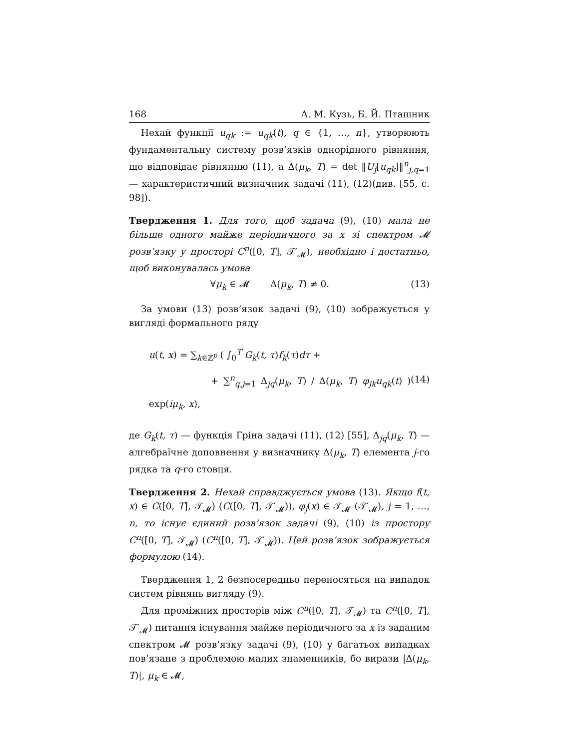168 А. М. Кузь, Б. Й. Пташник
Нехай функції u<sub>qk</sub> := u<sub>qk</sub>(t), q ∈ {1, …, n}, утворюють фундаментальну систему розв’язків однорідного рівняння, що відповідає рівнянню (11), а Δ(μ<sub>k</sub>, T) = det ‖U<sub>j</sub>[u<sub>qk</sub>]‖<sup>n</sup><sub>j,q=1</sub> — характеристичний визначник задачі (11), (12)(див. [55, с. 98]).
Твердження 1. Для того, щоб задача (9), (10) мала не більше одного майже періодичного за x зі спектром 𝓜 розв’язку у просторі C<sup>n</sup>([0, T], 𝒯′<sub>𝓜</sub>), необхідно і достатньо, щоб виконувалась умова
∀μ<sub>k</sub> ∈ 𝓜 Δ(μ<sub>k</sub>, T) ≠ 0. (13)
За умови (13) розв’язок задачі (9), (10) зображується у вигляді формального ряду
u(t, x) = ∑<sub>k∈ℤ<sup>p</sup></sub> ( ∫<sub>0</sub><sup>T</sup> G<sub>k</sub>(t, τ)f<sub>k</sub>(τ)dτ +
+ ∑<sup>n</sup><sub>q,j=1</sub> Δ<sub>jq</sub>(μ<sub>k</sub>, T) / Δ(μ<sub>k</sub>, T) φ<sub>jk</sub>u<sub>qk</sub>(t) ) exp(iμ<sub>k</sub>, x),
(14)
де G<sub>k</sub>(t, τ) — функція Гріна задачі (11), (12) [55], Δ<sub>jq</sub>(μ<sub>k</sub>, T) — алгебраїчне доповнення у визначнику Δ(μ<sub>k</sub>, T) елемента j-го рядка та q-го стовця.
Твердження 2. Нехай справджується умова (13). Якщо f(t, x) ∈ C([0, T], 𝒯<sub>𝓜</sub>) (C([0, T], 𝒯′<sub>𝓜</sub>)), φ<sub>j</sub>(x) ∈ 𝒯<sub>𝓜</sub> (𝒯′<sub>𝓜</sub>), j = 1, …, n, то існує єдиний розв’язок задачі (9), (10) із простору C<sup>n</sup>([0, T], 𝒯<sub>𝓜</sub>) (C<sup>n</sup>([0, T], 𝒯′<sub>𝓜</sub>)). Цей розв’язок зображується формулою (14).
Твердження 1, 2 безпосередньо переносяться на випадок систем рівнянь вигляду (9).
Для проміжних просторів між C<sup>n</sup>([0, T], 𝒯<sub>𝓜</sub>) та C<sup>n</sup>([0, T], 𝒯′<sub>𝓜</sub>) питання існування майже періодичного за x із заданим спектром 𝓜 розв’язку задачі (9), (10) у багатьох випадках пов’язане з проблемою малих знаменників, бо вирази |Δ(μ<sub>k</sub>, T)|, μ<sub>k</sub> ∈ 𝓜,